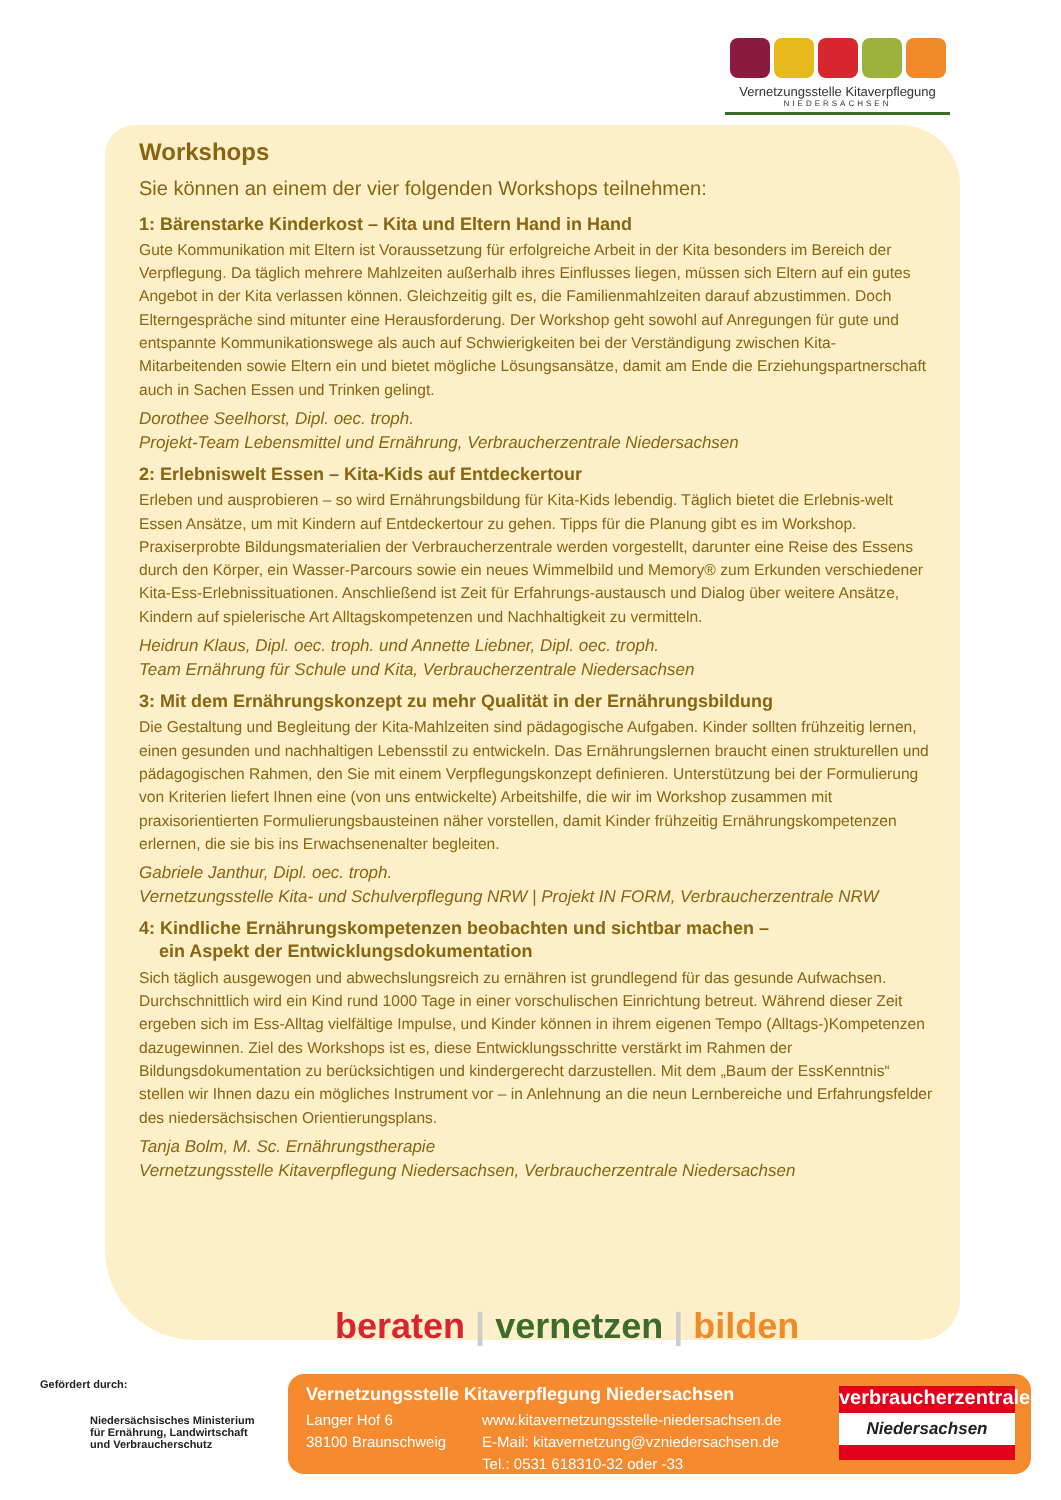Vernetzungsstelle Kitaverpflegung
NIEDERSACHSEN
Workshops
Sie können an einem der vier folgenden Workshops teilnehmen:
1: Bärenstarke Kinderkost – Kita und Eltern Hand in Hand
Gute Kommunikation mit Eltern ist Voraussetzung für erfolgreiche Arbeit in der Kita besonders im Bereich der Verpflegung. Da täglich mehrere Mahlzeiten außerhalb ihres Einflusses liegen, müssen sich Eltern auf ein gutes Angebot in der Kita verlassen können. Gleichzeitig gilt es, die Familienmahlzeiten darauf abzustimmen. Doch Elterngespräche sind mitunter eine Herausforderung. Der Workshop geht sowohl auf Anregungen für gute und entspannte Kommunikationswege als auch auf Schwierigkeiten bei der Verständigung zwischen Kita-Mitarbeitenden sowie Eltern ein und bietet mögliche Lösungsansätze, damit am Ende die Erziehungspartnerschaft auch in Sachen Essen und Trinken gelingt.
Dorothee Seelhorst, Dipl. oec. troph.
Projekt-Team Lebensmittel und Ernährung, Verbraucherzentrale Niedersachsen
2: Erlebniswelt Essen – Kita-Kids auf Entdeckertour
Erleben und ausprobieren – so wird Ernährungsbildung für Kita-Kids lebendig. Täglich bietet die Erlebnis-welt Essen Ansätze, um mit Kindern auf Entdeckertour zu gehen. Tipps für die Planung gibt es im Workshop. Praxiserprobte Bildungsmaterialien der Verbraucherzentrale werden vorgestellt, darunter eine Reise des Essens durch den Körper, ein Wasser-Parcours sowie ein neues Wimmelbild und Memory® zum Erkunden verschiedener Kita-Ess-Erlebnissituationen. Anschließend ist Zeit für Erfahrungs-austausch und Dialog über weitere Ansätze, Kindern auf spielerische Art Alltagskompetenzen und Nachhaltigkeit zu vermitteln.
Heidrun Klaus, Dipl. oec. troph. und Annette Liebner, Dipl. oec. troph.
Team Ernährung für Schule und Kita, Verbraucherzentrale Niedersachsen
3: Mit dem Ernährungskonzept zu mehr Qualität in der Ernährungsbildung
Die Gestaltung und Begleitung der Kita-Mahlzeiten sind pädagogische Aufgaben. Kinder sollten frühzeitig lernen, einen gesunden und nachhaltigen Lebensstil zu entwickeln. Das Ernährungslernen braucht einen strukturellen und pädagogischen Rahmen, den Sie mit einem Verpflegungskonzept definieren. Unterstützung bei der Formulierung von Kriterien liefert Ihnen eine (von uns entwickelte) Arbeitshilfe, die wir im Workshop zusammen mit praxisorientierten Formulierungsbausteinen näher vorstellen, damit Kinder frühzeitig Ernährungskompetenzen erlernen, die sie bis ins Erwachsenenalter begleiten.
Gabriele Janthur, Dipl. oec. troph.
Vernetzungsstelle Kita- und Schulverpflegung NRW | Projekt IN FORM, Verbraucherzentrale NRW
4: Kindliche Ernährungskompetenzen beobachten und sichtbar machen –
ein Aspekt der Entwicklungsdokumentation
Sich täglich ausgewogen und abwechslungsreich zu ernähren ist grundlegend für das gesunde Aufwachsen. Durchschnittlich wird ein Kind rund 1000 Tage in einer vorschulischen Einrichtung betreut. Während dieser Zeit ergeben sich im Ess-Alltag vielfältige Impulse, und Kinder können in ihrem eigenen Tempo (Alltags-)Kompetenzen dazugewinnen. Ziel des Workshops ist es, diese Entwicklungsschritte verstärkt im Rahmen der Bildungsdokumentation zu berücksichtigen und kindergerecht darzustellen. Mit dem „Baum der EssKenntnis“ stellen wir Ihnen dazu ein mögliches Instrument vor – in Anlehnung an die neun Lernbereiche und Erfahrungsfelder des niedersächsischen Orientierungsplans.
Tanja Bolm, M. Sc. Ernährungstherapie
Vernetzungsstelle Kitaverpflegung Niedersachsen, Verbraucherzentrale Niedersachsen
beraten | vernetzen | bilden
Gefördert durch:
Niedersächsisches Ministerium
für Ernährung, Landwirtschaft
und Verbraucherschutz
Vernetzungsstelle Kitaverpflegung Niedersachsen
Langer Hof 6
38100 Braunschweig
www.kitavernetzungsstelle-niedersachsen.de
E-Mail: kitavernetzung@vzniedersachsen.de
Tel.: 0531 618310-32 oder -33
verbraucherzentrale
Niedersachsen